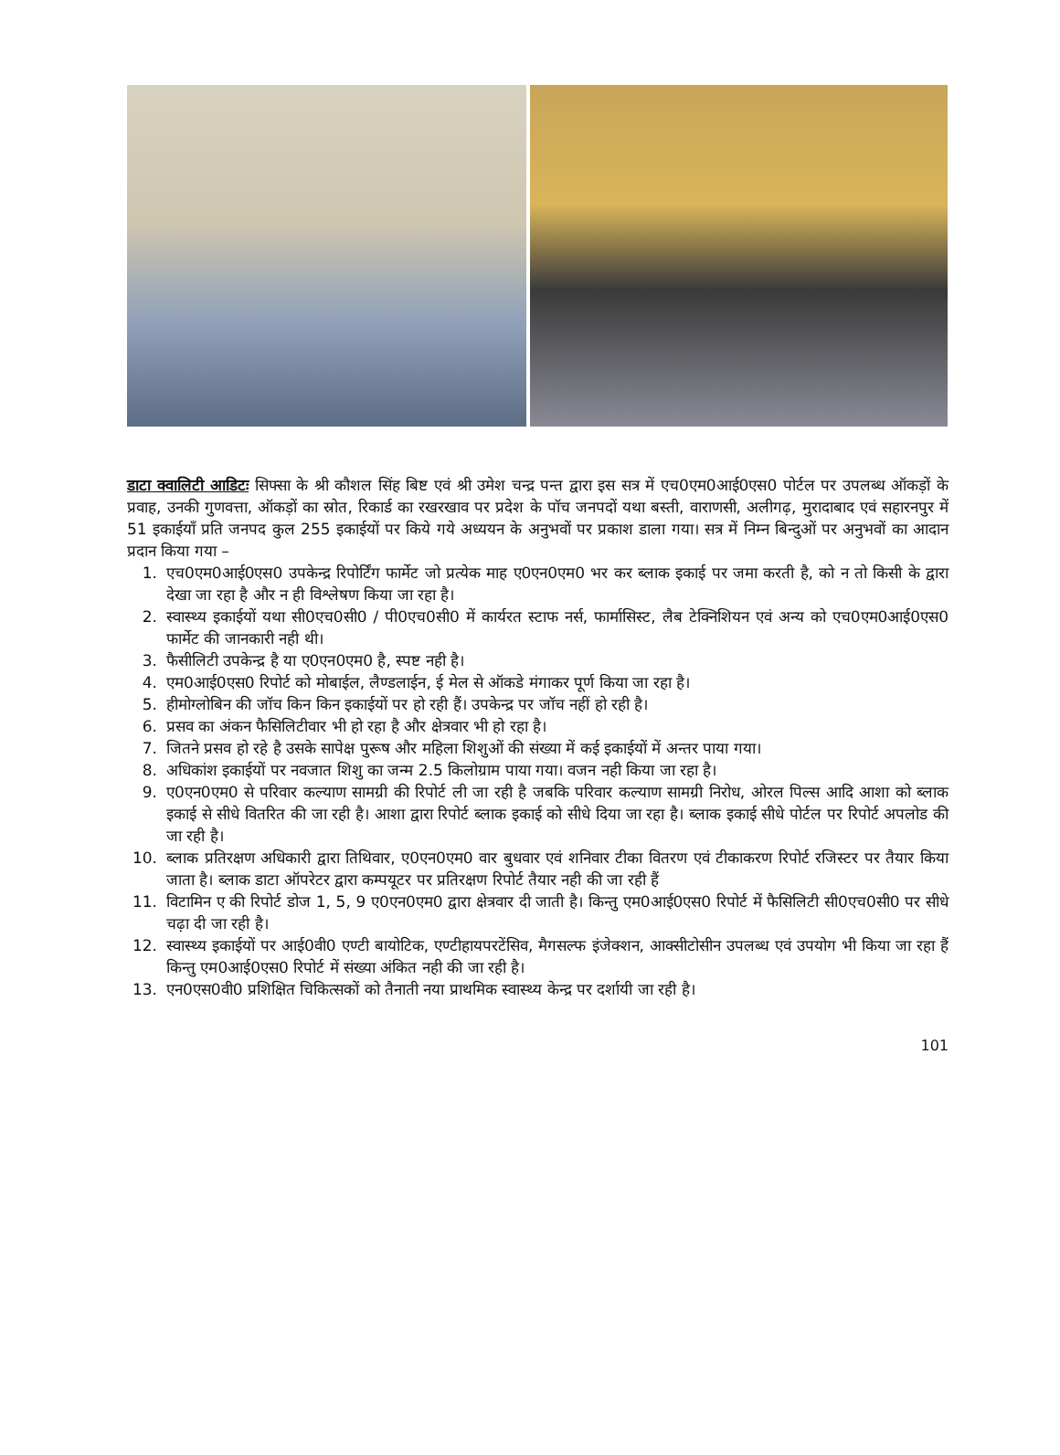डाटा क्वालिटी आडिटः सिफ्सा के श्री कौशल सिंह बिष्ट एवं श्री उमेश चन्द्र पन्त द्वारा इस सत्र में एच0एम0आई0एस0 पोर्टल पर उपलब्ध ऑकड़ों के प्रवाह, उनकी गुणवत्ता, ऑकड़ों का स्रोत, रिकार्ड का रखरखाव पर प्रदेश के पॉच जनपदों यथा बस्ती, वाराणसी, अलीगढ़, मुरादाबाद एवं सहारनपुर में 51 इकाईयॉं प्रति जनपद कुल 255 इकाईयों पर किये गये अध्ययन के अनुभवों पर प्रकाश डाला गया। सत्र में निम्न बिन्दुओं पर अनुभवों का आदान प्रदान किया गया –
1. एच0एम0आई0एस0 उपकेन्द्र रिपोर्टिंग फार्मेट जो प्रत्येक माह ए0एन0एम0 भर कर ब्लाक इकाई पर जमा करती है, को न तो किसी के द्वारा देखा जा रहा है और न ही विश्लेषण किया जा रहा है।
2. स्वास्थ्य इकाईयों यथा सी0एच0सी0 / पी0एच0सी0 में कार्यरत स्टाफ नर्स, फार्मासिस्ट, लैब टेक्निशियन एवं अन्य को एच0एम0आई0एस0 फार्मेट की जानकारी नही थी।
3. फैसीलिटी उपकेन्द्र है या ए0एन0एम0 है, स्पष्ट नही है।
4. एम0आई0एस0 रिपोर्ट को मोबाईल, लैण्डलाईन, ई मेल से ऑकडे मंगाकर पूर्ण किया जा रहा है।
5. हीमोग्लोबिन की जॉच किन किन इकाईयों पर हो रही हैं। उपकेन्द्र पर जॉच नहीं हो रही है।
6. प्रसव का अंकन फैसिलिटीवार भी हो रहा है और क्षेत्रवार भी हो रहा है।
7. जितने प्रसव हो रहे है उसके सापेक्ष पुरूष और महिला शिशुओं की संख्या में कई इकाईयों में अन्तर पाया गया।
8. अधिकांश इकाईयों पर नवजात शिशु का जन्म 2.5 किलोग्राम पाया गया। वजन नही किया जा रहा है।
9. ए0एन0एम0 से परिवार कल्याण सामग्री की रिपोर्ट ली जा रही है जबकि परिवार कल्याण सामग्री निरोध, ओरल पिल्स आदि आशा को ब्लाक इकाई से सीधे वितरित की जा रही है। आशा द्वारा रिपोर्ट ब्लाक इकाई को सीधे दिया जा रहा है। ब्लाक इकाई सीधे पोर्टल पर रिपोर्ट अपलोड की जा रही है।
10. ब्लाक प्रतिरक्षण अधिकारी द्वारा तिथिवार, ए0एन0एम0 वार बुधवार एवं शनिवार टीका वितरण एवं टीकाकरण रिपोर्ट रजिस्टर पर तैयार किया जाता है। ब्लाक डाटा ऑपरेटर द्वारा कम्पयूटर पर प्रतिरक्षण रिपोर्ट तैयार नही की जा रही हैं
11. विटामिन ए की रिपोर्ट डोज 1, 5, 9 ए0एन0एम0 द्वारा क्षेत्रवार दी जाती है। किन्तु एम0आई0एस0 रिपोर्ट में फैसिलिटी सी0एच0सी0 पर सीधे चढ़ा दी जा रही है।
12. स्वास्थ्य इकाईयों पर आई0वी0 एण्टी बायोटिक, एण्टीहायपरटेंसिव, मैगसल्फ इंजेक्शन, आक्सीटोसीन उपलब्ध एवं उपयोग भी किया जा रहा हैं किन्तु एम0आई0एस0 रिपोर्ट में संख्या अंकित नही की जा रही है।
13. एन0एस0वी0 प्रशिक्षित चिकित्सकों को तैनाती नया प्राथमिक स्वास्थ्य केन्द्र पर दर्शायी जा रही है।
101